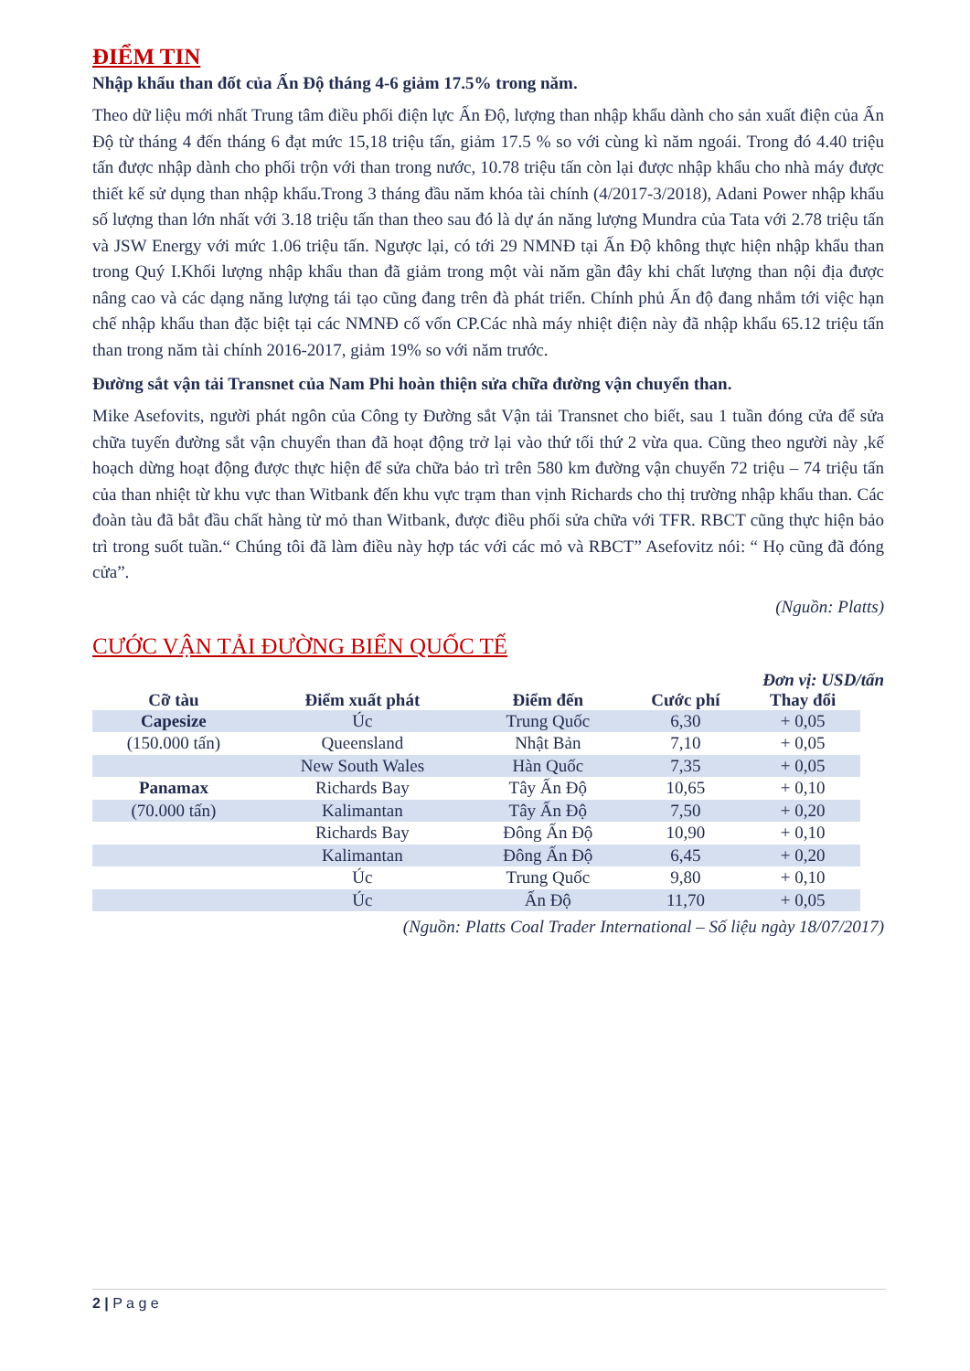ĐIỂM TIN
Nhập khẩu than đốt của Ấn Độ tháng 4-6 giảm 17.5% trong năm.
Theo dữ liệu mới nhất Trung tâm điều phối điện lực Ấn Độ, lượng than nhập khẩu dành cho sản xuất điện của Ấn Độ từ tháng 4 đến tháng 6 đạt mức 15,18 triệu tấn, giảm 17.5 % so với cùng kì năm ngoái. Trong đó 4.40 triệu tấn được nhập dành cho phối trộn với than trong nước, 10.78 triệu tấn còn lại được nhập khẩu cho nhà máy được thiết kế sử dụng than nhập khẩu.Trong 3 tháng đầu năm khóa tài chính (4/2017-3/2018), Adani Power nhập khẩu số lượng than lớn nhất với 3.18 triệu tấn than theo sau đó là dự án năng lượng Mundra của Tata với 2.78 triệu tấn và JSW Energy với mức 1.06 triệu tấn. Ngược lại, có tới 29 NMNĐ tại Ấn Độ không thực hiện nhập khẩu than trong Quý I.Khối lượng nhập khẩu than đã giảm trong một vài năm gần đây khi chất lượng than nội địa được nâng cao và các dạng năng lượng tái tạo cũng đang trên đà phát triển. Chính phủ Ấn độ đang nhắm tới việc hạn chế nhập khẩu than đặc biệt tại các NMNĐ cố vốn CP.Các nhà máy nhiệt điện này đã nhập khẩu 65.12 triệu tấn than trong năm tài chính 2016-2017, giảm 19% so với năm trước.
Đường sắt vận tải Transnet của Nam Phi hoàn thiện sửa chữa đường vận chuyển than.
Mike Asefovits, người phát ngôn của Công ty Đường sắt Vận tải Transnet cho biết, sau 1 tuần đóng cửa để sửa chữa tuyến đường sắt vận chuyển than đã hoạt động trở lại vào thứ tối thứ 2 vừa qua. Cũng theo người này ,kế hoạch dừng hoạt động được thực hiện để sửa chữa bảo trì trên 580 km đường vận chuyển 72 triệu – 74 triệu tấn của than nhiệt từ khu vực than Witbank đến khu vực trạm than vịnh Richards cho thị trường nhập khẩu than. Các đoàn tàu đã bắt đầu chất hàng từ mỏ than Witbank, được điều phối sửa chữa với TFR. RBCT cũng thực hiện bảo trì trong suốt tuần.“ Chúng tôi đã làm điều này hợp tác với các mỏ và RBCT” Asefovitz nói: “ Họ cũng đã đóng cửa”.
(Nguồn: Platts)
CƯỚC VẬN TẢI ĐƯỜNG BIỂN QUỐC TẾ
Đơn vị: USD/tấn
| Cỡ tàu | Điểm xuất phát | Điểm đến | Cước phí | Thay đổi |
| --- | --- | --- | --- | --- |
| Capesize | Úc | Trung Quốc | 6,30 | + 0,05 |
| (150.000 tấn) | Queensland | Nhật Bản | 7,10 | + 0,05 |
| | New South Wales | Hàn Quốc | 7,35 | + 0,05 |
| Panamax | Richards Bay | Tây Ấn Độ | 10,65 | + 0,10 |
| (70.000 tấn) | Kalimantan | Tây Ấn Độ | 7,50 | + 0,20 |
| | Richards Bay | Đông Ấn Độ | 10,90 | + 0,10 |
| | Kalimantan | Đông Ấn Độ | 6,45 | + 0,20 |
| | Úc | Trung Quốc | 9,80 | + 0,10 |
| | Úc | Ấn Độ | 11,70 | + 0,05 |
(Nguồn: Platts Coal Trader International – Số liệu ngày 18/07/2017)
2 | P a g e